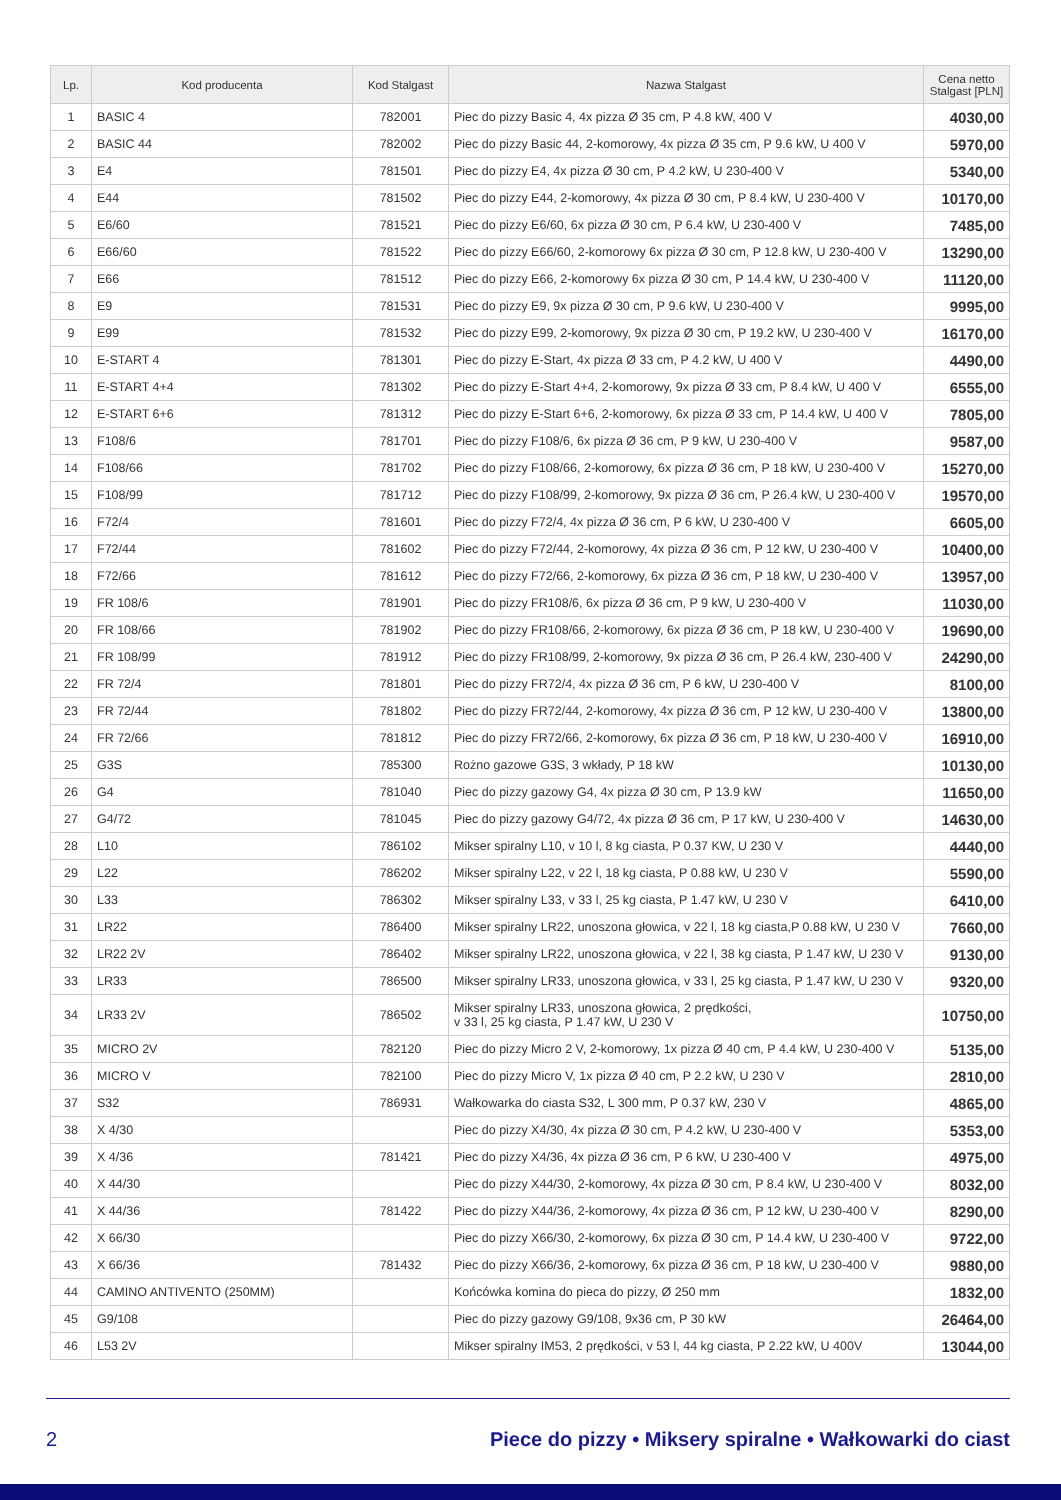| Lp. | Kod producenta | Kod Stalgast | Nazwa Stalgast | Cena netto Stalgast [PLN] |
| --- | --- | --- | --- | --- |
| 1 | BASIC 4 | 782001 | Piec do pizzy Basic 4, 4x pizza Ø 35 cm, P 4.8 kW, 400 V | 4030,00 |
| 2 | BASIC 44 | 782002 | Piec do pizzy Basic 44, 2-komorowy, 4x pizza Ø 35 cm, P 9.6 kW, U 400 V | 5970,00 |
| 3 | E4 | 781501 | Piec do pizzy E4, 4x pizza Ø 30 cm, P 4.2 kW, U 230-400 V | 5340,00 |
| 4 | E44 | 781502 | Piec do pizzy E44, 2-komorowy, 4x pizza Ø 30 cm, P 8.4 kW, U 230-400 V | 10170,00 |
| 5 | E6/60 | 781521 | Piec do pizzy E6/60, 6x pizza Ø 30 cm, P 6.4 kW, U 230-400 V | 7485,00 |
| 6 | E66/60 | 781522 | Piec do pizzy E66/60, 2-komorowy 6x pizza Ø 30 cm, P 12.8 kW, U 230-400 V | 13290,00 |
| 7 | E66 | 781512 | Piec do pizzy E66, 2-komorowy 6x pizza Ø 30 cm, P 14.4 kW, U 230-400 V | 11120,00 |
| 8 | E9 | 781531 | Piec do pizzy E9, 9x pizza Ø 30 cm, P 9.6 kW, U 230-400 V | 9995,00 |
| 9 | E99 | 781532 | Piec do pizzy E99, 2-komorowy, 9x pizza Ø 30 cm, P 19.2 kW, U 230-400 V | 16170,00 |
| 10 | E-START 4 | 781301 | Piec do pizzy E-Start, 4x pizza Ø 33 cm, P 4.2 kW, U 400 V | 4490,00 |
| 11 | E-START 4+4 | 781302 | Piec do pizzy E-Start 4+4, 2-komorowy, 9x pizza Ø 33 cm, P 8.4 kW, U 400 V | 6555,00 |
| 12 | E-START 6+6 | 781312 | Piec do pizzy E-Start 6+6, 2-komorowy, 6x pizza Ø 33 cm, P 14.4 kW, U 400 V | 7805,00 |
| 13 | F108/6 | 781701 | Piec do pizzy F108/6, 6x pizza Ø 36 cm, P 9 kW, U 230-400 V | 9587,00 |
| 14 | F108/66 | 781702 | Piec do pizzy F108/66, 2-komorowy, 6x pizza Ø 36 cm, P 18 kW, U 230-400 V | 15270,00 |
| 15 | F108/99 | 781712 | Piec do pizzy F108/99, 2-komorowy, 9x pizza Ø 36 cm, P 26.4 kW, U 230-400 V | 19570,00 |
| 16 | F72/4 | 781601 | Piec do pizzy F72/4, 4x pizza Ø 36 cm, P 6 kW, U 230-400 V | 6605,00 |
| 17 | F72/44 | 781602 | Piec do pizzy F72/44, 2-komorowy, 4x pizza Ø 36 cm, P 12 kW, U 230-400 V | 10400,00 |
| 18 | F72/66 | 781612 | Piec do pizzy F72/66, 2-komorowy, 6x pizza Ø 36 cm, P 18 kW, U 230-400 V | 13957,00 |
| 19 | FR 108/6 | 781901 | Piec do pizzy FR108/6, 6x pizza Ø 36 cm, P 9 kW, U 230-400 V | 11030,00 |
| 20 | FR 108/66 | 781902 | Piec do pizzy FR108/66, 2-komorowy, 6x pizza Ø 36 cm, P 18 kW, U 230-400 V | 19690,00 |
| 21 | FR 108/99 | 781912 | Piec do pizzy FR108/99, 2-komorowy, 9x pizza Ø 36 cm, P 26.4 kW, 230-400 V | 24290,00 |
| 22 | FR 72/4 | 781801 | Piec do pizzy FR72/4, 4x pizza Ø 36 cm, P 6 kW, U 230-400 V | 8100,00 |
| 23 | FR 72/44 | 781802 | Piec do pizzy FR72/44, 2-komorowy, 4x pizza Ø 36 cm, P 12 kW, U 230-400 V | 13800,00 |
| 24 | FR 72/66 | 781812 | Piec do pizzy FR72/66, 2-komorowy, 6x pizza Ø 36 cm, P 18 kW, U 230-400 V | 16910,00 |
| 25 | G3S | 785300 | Rożno gazowe G3S, 3 wkłady, P 18 kW | 10130,00 |
| 26 | G4 | 781040 | Piec do pizzy gazowy G4, 4x pizza Ø 30 cm, P 13.9 kW | 11650,00 |
| 27 | G4/72 | 781045 | Piec do pizzy gazowy G4/72, 4x pizza Ø 36 cm, P 17 kW, U 230-400 V | 14630,00 |
| 28 | L10 | 786102 | Mikser spiralny L10, v 10 l, 8 kg ciasta, P 0.37 KW, U 230 V | 4440,00 |
| 29 | L22 | 786202 | Mikser spiralny L22, v 22 l, 18 kg ciasta, P 0.88 kW, U 230 V | 5590,00 |
| 30 | L33 | 786302 | Mikser spiralny L33, v 33 l, 25 kg ciasta, P 1.47 kW, U 230 V | 6410,00 |
| 31 | LR22 | 786400 | Mikser spiralny LR22, unoszona głowica, v 22 l, 18 kg ciasta,P 0.88 kW, U 230 V | 7660,00 |
| 32 | LR22 2V | 786402 | Mikser spiralny LR22, unoszona głowica, v 22 l, 38 kg ciasta, P 1.47 kW, U 230 V | 9130,00 |
| 33 | LR33 | 786500 | Mikser spiralny LR33, unoszona głowica, v 33 l, 25 kg ciasta, P 1.47 kW, U 230 V | 9320,00 |
| 34 | LR33 2V | 786502 | Mikser spiralny LR33, unoszona głowica, 2 prędkości, v 33 l, 25 kg ciasta, P 1.47 kW, U 230 V | 10750,00 |
| 35 | MICRO 2V | 782120 | Piec do pizzy Micro 2 V, 2-komorowy, 1x pizza Ø 40 cm, P 4.4 kW, U 230-400 V | 5135,00 |
| 36 | MICRO V | 782100 | Piec do pizzy Micro V, 1x pizza Ø 40 cm, P 2.2 kW, U 230 V | 2810,00 |
| 37 | S32 | 786931 | Wałkowarka do ciasta S32, L 300 mm, P 0.37 kW, 230 V | 4865,00 |
| 38 | X 4/30 | | Piec do pizzy X4/30, 4x pizza Ø 30 cm, P 4.2 kW, U 230-400 V | 5353,00 |
| 39 | X 4/36 | 781421 | Piec do pizzy X4/36, 4x pizza Ø 36 cm, P 6 kW, U 230-400 V | 4975,00 |
| 40 | X 44/30 | | Piec do pizzy X44/30, 2-komorowy, 4x pizza Ø 30 cm, P 8.4 kW, U 230-400 V | 8032,00 |
| 41 | X 44/36 | 781422 | Piec do pizzy X44/36, 2-komorowy, 4x pizza Ø 36 cm, P 12 kW, U 230-400 V | 8290,00 |
| 42 | X 66/30 | | Piec do pizzy X66/30, 2-komorowy, 6x pizza Ø 30 cm, P 14.4 kW, U 230-400 V | 9722,00 |
| 43 | X 66/36 | 781432 | Piec do pizzy X66/36, 2-komorowy, 6x pizza Ø 36 cm, P 18 kW, U 230-400 V | 9880,00 |
| 44 | CAMINO ANTIVENTO (250MM) | | Końcówka komina do pieca do pizzy, Ø 250 mm | 1832,00 |
| 45 | G9/108 | | Piec do pizzy gazowy G9/108, 9x36 cm, P 30 kW | 26464,00 |
| 46 | L53 2V | | Mikser spiralny IM53, 2 prędkości, v 53 l, 44 kg ciasta, P 2.22 kW, U 400V | 13044,00 |
2 Piece do pizzy • Miksery spiralne • Wałkowarki do ciast